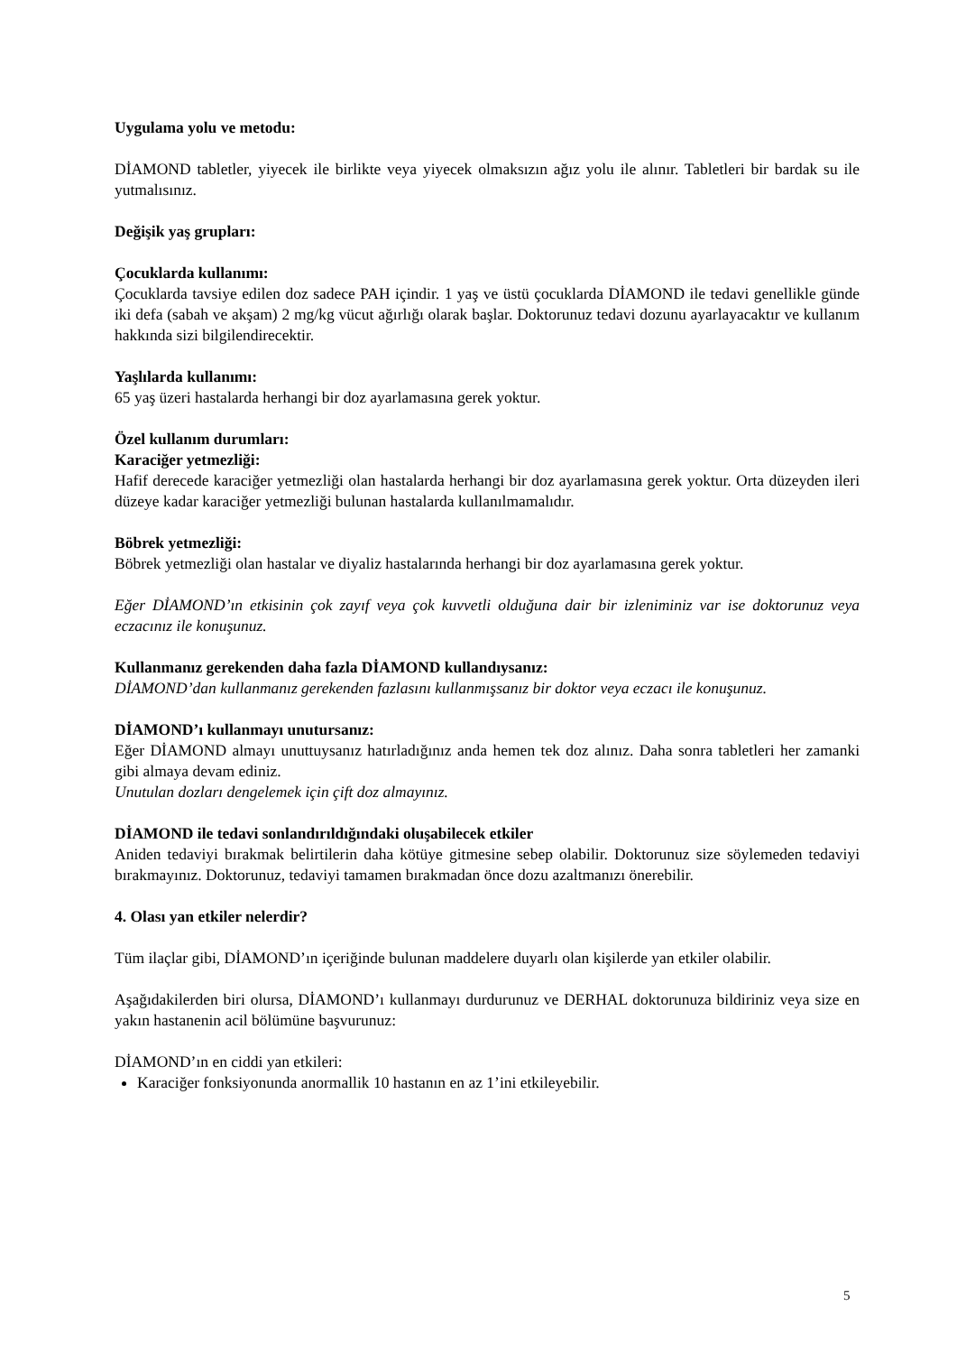Uygulama yolu ve metodu:
DİAMOND tabletler, yiyecek ile birlikte veya yiyecek olmaksızın ağız yolu ile alınır. Tabletleri bir bardak su ile yutmalısınız.
Değişik yaş grupları:
Çocuklarda kullanımı:
Çocuklarda tavsiye edilen doz sadece PAH içindir. 1 yaş ve üstü çocuklarda DİAMOND ile tedavi genellikle günde iki defa (sabah ve akşam) 2 mg/kg vücut ağırlığı olarak başlar. Doktorunuz tedavi dozunu ayarlayacaktır ve kullanım hakkında sizi bilgilendirecektir.
Yaşlılarda kullanımı:
65 yaş üzeri hastalarda herhangi bir doz ayarlamasına gerek yoktur.
Özel kullanım durumları:
Karaciğer yetmezliği:
Hafif derecede karaciğer yetmezliği olan hastalarda herhangi bir doz ayarlamasına gerek yoktur. Orta düzeyden ileri düzeye kadar karaciğer yetmezliği bulunan hastalarda kullanılmamalıdır.
Böbrek yetmezliği:
Böbrek yetmezliği olan hastalar ve diyaliz hastalarında herhangi bir doz ayarlamasına gerek yoktur.
Eğer DİAMOND’ın etkisinin çok zayıf veya çok kuvvetli olduğuna dair bir izleniminiz var ise doktorunuz veya eczacınız ile konuşunuz.
Kullanmanız gerekenden daha fazla DİAMOND kullandıysanız:
DİAMOND’dan kullanmanız gerekenden fazlasını kullanmışsanız bir doktor veya eczacı ile konuşunuz.
DİAMOND’ı kullanmayı unutursanız:
Eğer DİAMOND almayı unuttuysanız hatırladığınız anda hemen tek doz alınız. Daha sonra tabletleri her zamanki gibi almaya devam ediniz.
Unutulan dozları dengelemek için çift doz almayınız.
DİAMOND ile tedavi sonlandırıldığındaki oluşabilecek etkiler
Aniden tedaviyi bırakmak belirtilerin daha kötüye gitmesine sebep olabilir. Doktorunuz size söylemeden tedaviyi bırakmayınız. Doktorunuz, tedaviyi tamamen bırakmadan önce dozu azaltmanızı önerebilir.
4. Olası yan etkiler nelerdir?
Tüm ilaçlar gibi, DİAMOND’ın içeriğinde bulunan maddelere duyarlı olan kişilerde yan etkiler olabilir.
Aşağıdakilerden biri olursa, DİAMOND’ı kullanmayı durdurunuz ve DERHAL doktorunuza bildiriniz veya size en yakın hastanenin acil bölümüne başvurunuz:
DİAMOND’ın en ciddi yan etkileri:
Karaciğer fonksiyonunda anormallik 10 hastanın en az 1’ini etkileyebilir.
5